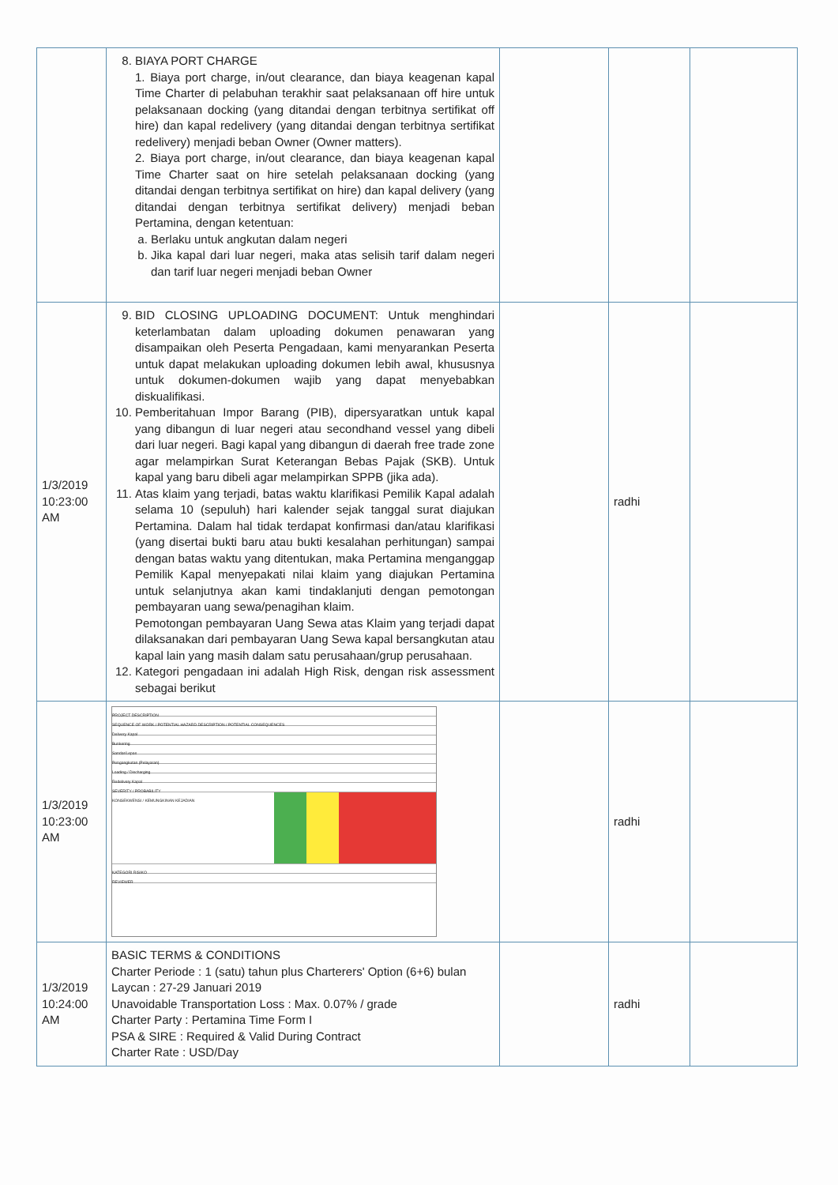| | 8. BIAYA PORT CHARGE 1. Biaya port charge, in/out clearance, dan biaya keagenan kapal Time Charter di pelabuhan terakhir saat pelaksanaan off hire untuk pelaksanaan docking (yang ditandai dengan terbitnya sertifikat off hire) dan kapal redelivery (yang ditandai dengan terbitnya sertifikat redelivery) menjadi beban Owner (Owner matters). 2. Biaya port charge, in/out clearance, dan biaya keagenan kapal Time Charter saat on hire setelah pelaksanaan docking (yang ditandai dengan terbitnya sertifikat on hire) dan kapal delivery (yang ditandai dengan terbitnya sertifikat delivery) menjadi beban Pertamina, dengan ketentuan: a. Berlaku untuk angkutan dalam negeri b. Jika kapal dari luar negeri, maka atas selisih tarif dalam negeri dan tarif luar negeri menjadi beban Owner | | | |
| 1/3/2019 10:23:00 AM | 9. BID CLOSING UPLOADING DOCUMENT: Untuk menghindari keterlambatan dalam uploading dokumen penawaran yang disampaikan oleh Peserta Pengadaan, kami menyarankan Peserta untuk dapat melakukan uploading dokumen lebih awal, khususnya untuk dokumen-dokumen wajib yang dapat menyebabkan diskualifikasi. 10. Pemberitahuan Impor Barang (PIB), dipersyaratkan untuk kapal yang dibangun di luar negeri atau secondhand vessel yang dibeli dari luar negeri. Bagi kapal yang dibangun di daerah free trade zone agar melampirkan Surat Keterangan Bebas Pajak (SKB). Untuk kapal yang baru dibeli agar melampirkan SPPB (jika ada). 11. Atas klaim yang terjadi, batas waktu klarifikasi Pemilik Kapal adalah selama 10 (sepuluh) hari kalender sejak tanggal surat diajukan Pertamina. Dalam hal tidak terdapat konfirmasi dan/atau klarifikasi (yang disertai bukti baru atau bukti kesalahan perhitungan) sampai dengan batas waktu yang ditentukan, maka Pertamina menganggap Pemilik Kapal menyepakati nilai klaim yang diajukan Pertamina untuk selanjutnya akan kami tindaklanjuti dengan pemotongan pembayaran uang sewa/penagihan klaim. Pemotongan pembayaran Uang Sewa atas Klaim yang terjadi dapat dilaksanakan dari pembayaran Uang Sewa kapal bersangkutan atau kapal lain yang masih dalam satu perusahaan/grup perusahaan. 12. Kategori pengadaan ini adalah High Risk, dengan risk assessment sebagai berikut | | radhi | |
| 1/3/2019 10:23:00 AM | PROJECT DESCRIPTION SEQUENCE OF WORK / POTENTIAL HAZARD DESCRIPTION / POTENTIAL CONSEQUENCES Delivery Kapal Bunkering Sandar/Lepas Pengangkutan (Pelayaran) Loading / Discharging Redelivery Kapal SEVERITY / PROBABILITY KONSEKWENSI / KEMUNGKINAN KEJADIAN KATEGORI RISIKO REVIEWER | | radhi | |
| 1/3/2019 10:24:00 AM | BASIC TERMS & CONDITIONS Charter Periode : 1 (satu) tahun plus Charterers' Option (6+6) bulan Laycan : 27-29 Januari 2019 Unavoidable Transportation Loss : Max. 0.07% / grade Charter Party : Pertamina Time Form I PSA & SIRE : Required & Valid During Contract Charter Rate : USD/Day | | radhi | |